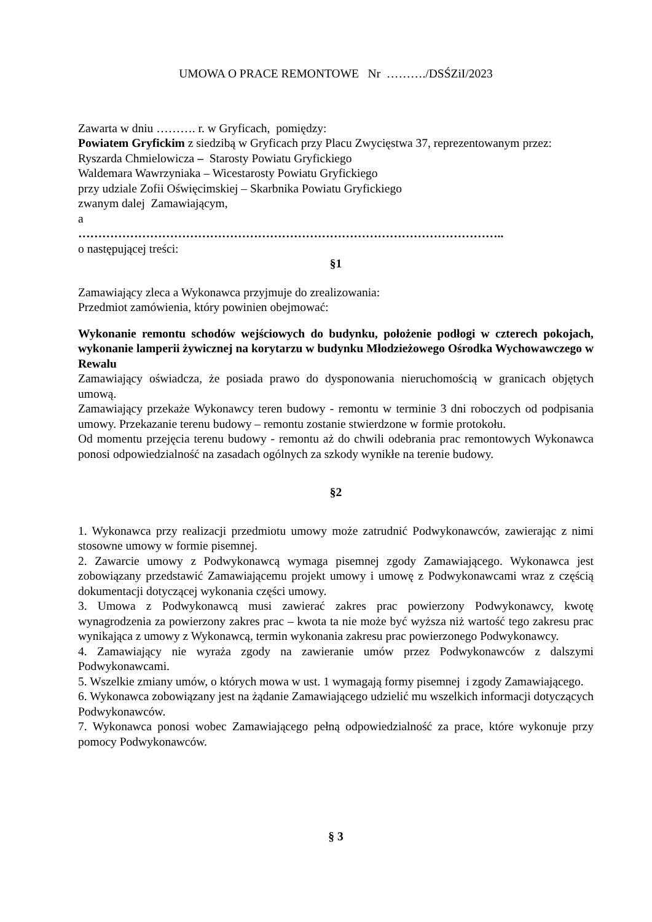UMOWA O PRACE REMONTOWE Nr ………./DSŚZiI/2023
Zawarta w dniu ………. r. w Gryficach, pomiędzy:
Powiatem Gryfickim z siedzibą w Gryficach przy Placu Zwycięstwa 37, reprezentowanym przez:
Ryszarda Chmielowicza – Starosty Powiatu Gryfickiego
Waldemara Wawrzyniaka – Wicestarosty Powiatu Gryfickiego
przy udziale Zofii Oświęcimskiej – Skarbnika Powiatu Gryfickiego
zwanym dalej Zamawiającym,
a
……………………………………………………………………………………………..
o następującej treści:
§1
Zamawiający zleca a Wykonawca przyjmuje do zrealizowania:
Przedmiot zamówienia, który powinien obejmować:
Wykonanie remontu schodów wejściowych do budynku, położenie podłogi w czterech pokojach, wykonanie lamperii żywicznej na korytarzu w budynku Młodzieżowego Ośrodka Wychowawczego w Rewalu
Zamawiający oświadcza, że posiada prawo do dysponowania nieruchomością w granicach objętych umową.
Zamawiający przekaże Wykonawcy teren budowy - remontu w terminie 3 dni roboczych od podpisania umowy. Przekazanie terenu budowy – remontu zostanie stwierdzone w formie protokołu.
Od momentu przejęcia terenu budowy - remontu aż do chwili odebrania prac remontowych Wykonawca ponosi odpowiedzialność na zasadach ogólnych za szkody wynikłe na terenie budowy.
§2
1. Wykonawca przy realizacji przedmiotu umowy może zatrudnić Podwykonawców, zawierając z nimi stosowne umowy w formie pisemnej.
2. Zawarcie umowy z Podwykonawcą wymaga pisemnej zgody Zamawiającego. Wykonawca jest zobowiązany przedstawić Zamawiającemu projekt umowy i umowę z Podwykonawcami wraz z częścią dokumentacji dotyczącej wykonania części umowy.
3. Umowa z Podwykonawcą musi zawierać zakres prac powierzony Podwykonawcy, kwotę wynagrodzenia za powierzony zakres prac – kwota ta nie może być wyższa niż wartość tego zakresu prac wynikająca z umowy z Wykonawcą, termin wykonania zakresu prac powierzonego Podwykonawcy.
4. Zamawiający nie wyraża zgody na zawieranie umów przez Podwykonawców z dalszymi Podwykonawcami.
5. Wszelkie zmiany umów, o których mowa w ust. 1 wymagają formy pisemnej i zgody Zamawiającego.
6. Wykonawca zobowiązany jest na żądanie Zamawiającego udzielić mu wszelkich informacji dotyczących Podwykonawców.
7. Wykonawca ponosi wobec Zamawiającego pełną odpowiedzialność za prace, które wykonuje przy pomocy Podwykonawców.
§ 3